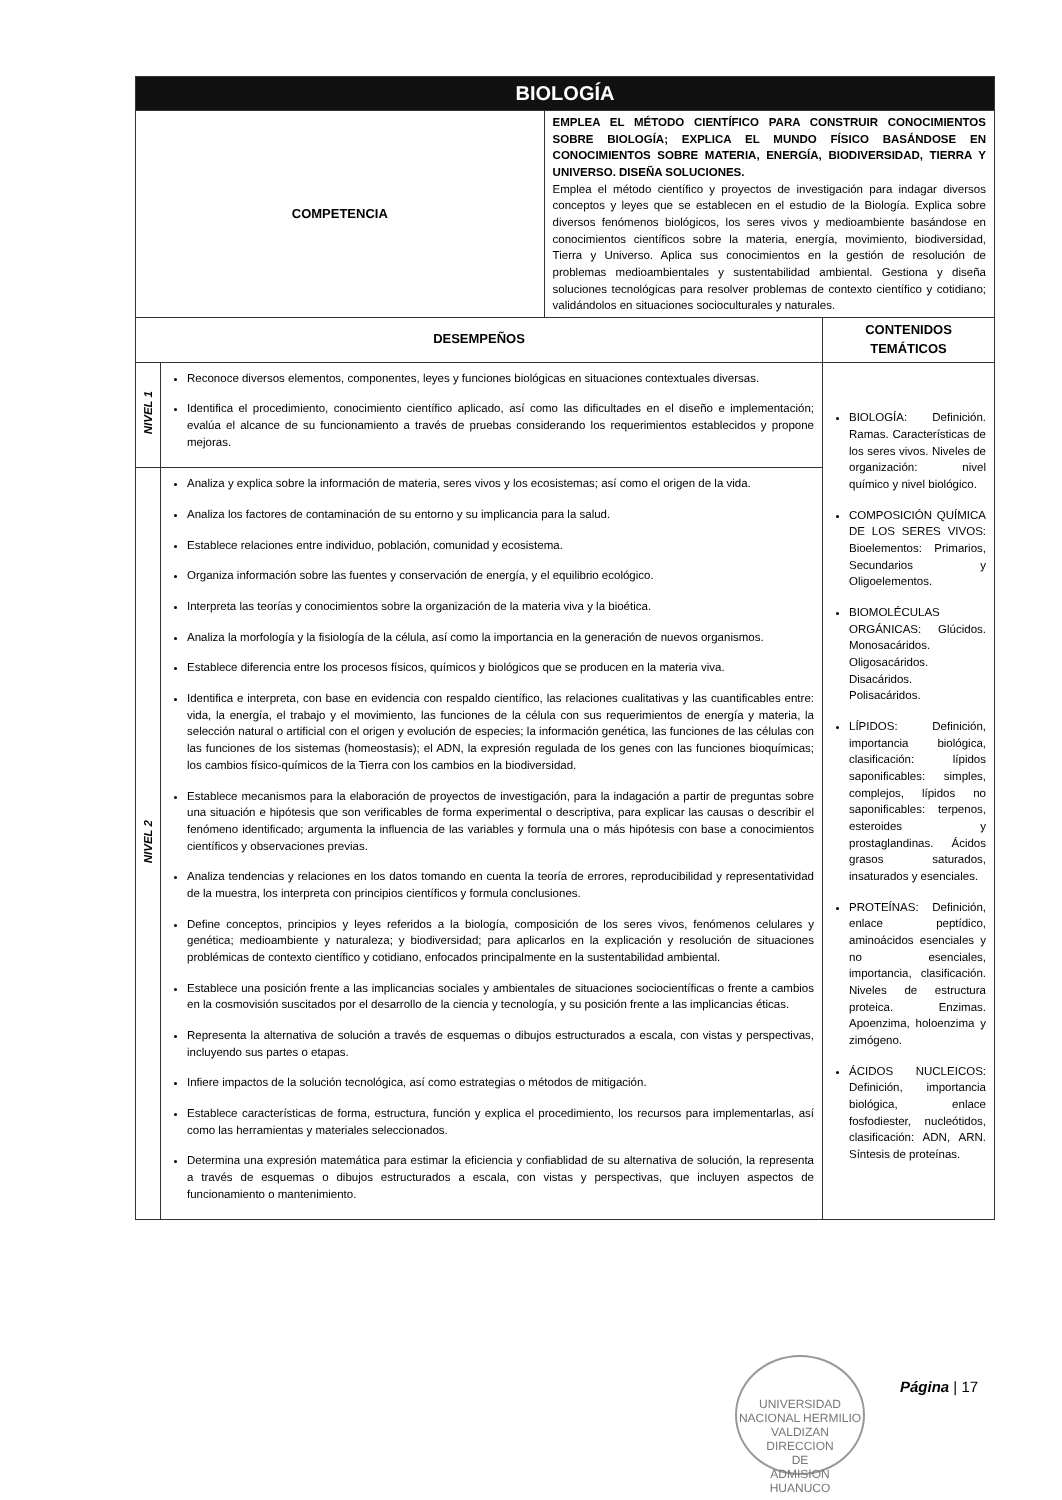| BIOLOGÍA | | | |
| COMPETENCIA | | EMPLEA EL MÉTODO CIENTÍFICO PARA CONSTRUIR CONOCIMIENTOS SOBRE BIOLOGÍA; EXPLICA EL MUNDO FÍSICO BASÁNDOSE EN CONOCIMIENTOS SOBRE MATERIA, ENERGÍA, BIODIVERSIDAD, TIERRA Y UNIVERSO. DISEÑA SOLUCIONES. Emplea el método científico y proyectos de investigación para indagar diversos conceptos y leyes que se establecen en el estudio de la Biología. Explica sobre diversos fenómenos biológicos, los seres vivos y medioambiente basándose en conocimientos científicos sobre la materia, energía, movimiento, biodiversidad, Tierra y Universo. Aplica sus conocimientos en la gestión de resolución de problemas medioambientales y sustentabilidad ambiental. Gestiona y diseña soluciones tecnológicas para resolver problemas de contexto científico y cotidiano; validándolos en situaciones socioculturales y naturales. | |
| DESEMPEÑOS | | | CONTENIDOS TEMÁTICOS |
| NIVEL 1 | Reconoce diversos elementos, componentes, leyes y funciones biológicas en situaciones contextuales diversas. Identifica el procedimiento, conocimiento científico aplicado, así como las dificultades en el diseño e implementación; evalúa el alcance de su funcionamiento a través de pruebas considerando los requerimientos establecidos y propone mejoras. | | BIOLOGÍA: Definición. Ramas. Características de los seres vivos. Niveles de organización: nivel químico y nivel biológico. COMPOSICIÓN QUÍMICA DE LOS SERES VIVOS: Bioelementos: Primarios, Secundarios y Oligoelementos. BIOMOLÉCULAS ORGÁNICAS: Glúcidos. Monosacáridos. Oligosacáridos. Disacáridos. Polisacáridos. LÍPIDOS: Definición, importancia biológica, clasificación: lípidos saponificables: simples, complejos, lípidos no saponificables: terpenos, esteroides y prostaglandinas. Ácidos grasos saturados, insaturados y esenciales. PROTEÍNAS: Definición, enlace peptídico, aminoácidos esenciales y no esenciales, importancia, clasificación. Niveles de estructura proteica. Enzimas. Apoenzima, holoenzima y zimógeno. ÁCIDOS NUCLEICOS: Definición, importancia biológica, enlace fosfodiester, nucleótidos, clasificación: ADN, ARN. Síntesis de proteínas. |
| NIVEL 2 | Analiza y explica sobre la información de materia, seres vivos y los ecosistemas; así como el origen de la vida. Analiza los factores de contaminación de su entorno y su implicancia para la salud. Establece relaciones entre individuo, población, comunidad y ecosistema. Organiza información sobre las fuentes y conservación de energía, y el equilibrio ecológico. Interpreta las teorías y conocimientos sobre la organización de la materia viva y la bioética. Analiza la morfología y la fisiología de la célula, así como la importancia en la generación de nuevos organismos. Establece diferencia entre los procesos físicos, químicos y biológicos que se producen en la materia viva. Identifica e interpreta, con base en evidencia con respaldo científico, las relaciones cualitativas y las cuantificables entre: vida, la energía, el trabajo y el movimiento, las funciones de la célula con sus requerimientos de energía y materia, la selección natural o artificial con el origen y evolución de especies; la información genética, las funciones de las células con las funciones de los sistemas (homeostasis); el ADN, la expresión regulada de los genes con las funciones bioquímicas; los cambios físico-químicos de la Tierra con los cambios en la biodiversidad. Establece mecanismos para la elaboración de proyectos de investigación, para la indagación a partir de preguntas sobre una situación e hipótesis que son verificables de forma experimental o descriptiva, para explicar las causas o describir el fenómeno identificado; argumenta la influencia de las variables y formula una o más hipótesis con base a conocimientos científicos y observaciones previas. Analiza tendencias y relaciones en los datos tomando en cuenta la teoría de errores, reproducibilidad y representatividad de la muestra, los interpreta con principios científicos y formula conclusiones. Define conceptos, principios y leyes referidos a la biología, composición de los seres vivos, fenómenos celulares y genética; medioambiente y naturaleza; y biodiversidad; para aplicarlos en la explicación y resolución de situaciones problémicas de contexto científico y cotidiano, enfocados principalmente en la sustentabilidad ambiental. Establece una posición frente a las implicancias sociales y ambientales de situaciones sociocientíficas o frente a cambios en la cosmovisión suscitados por el desarrollo de la ciencia y tecnología, y su posición frente a las implicancias éticas. Representa la alternativa de solución a través de esquemas o dibujos estructurados a escala, con vistas y perspectivas, incluyendo sus partes o etapas. Infiere impactos de la solución tecnológica, así como estrategias o métodos de mitigación. Establece características de forma, estructura, función y explica el procedimiento, los recursos para implementarlas, así como las herramientas y materiales seleccionados. Determina una expresión matemática para estimar la eficiencia y confiablidad de su alternativa de solución, la representa a través de esquemas o dibujos estructurados a escala, con vistas y perspectivas, que incluyen aspectos de funcionamiento o mantenimiento. | | |
UNIVERSIDAD NACIONAL HERMILIO VALDIZAN
DIRECCION
DE
ADMISION
HUANUCO
Página | 17